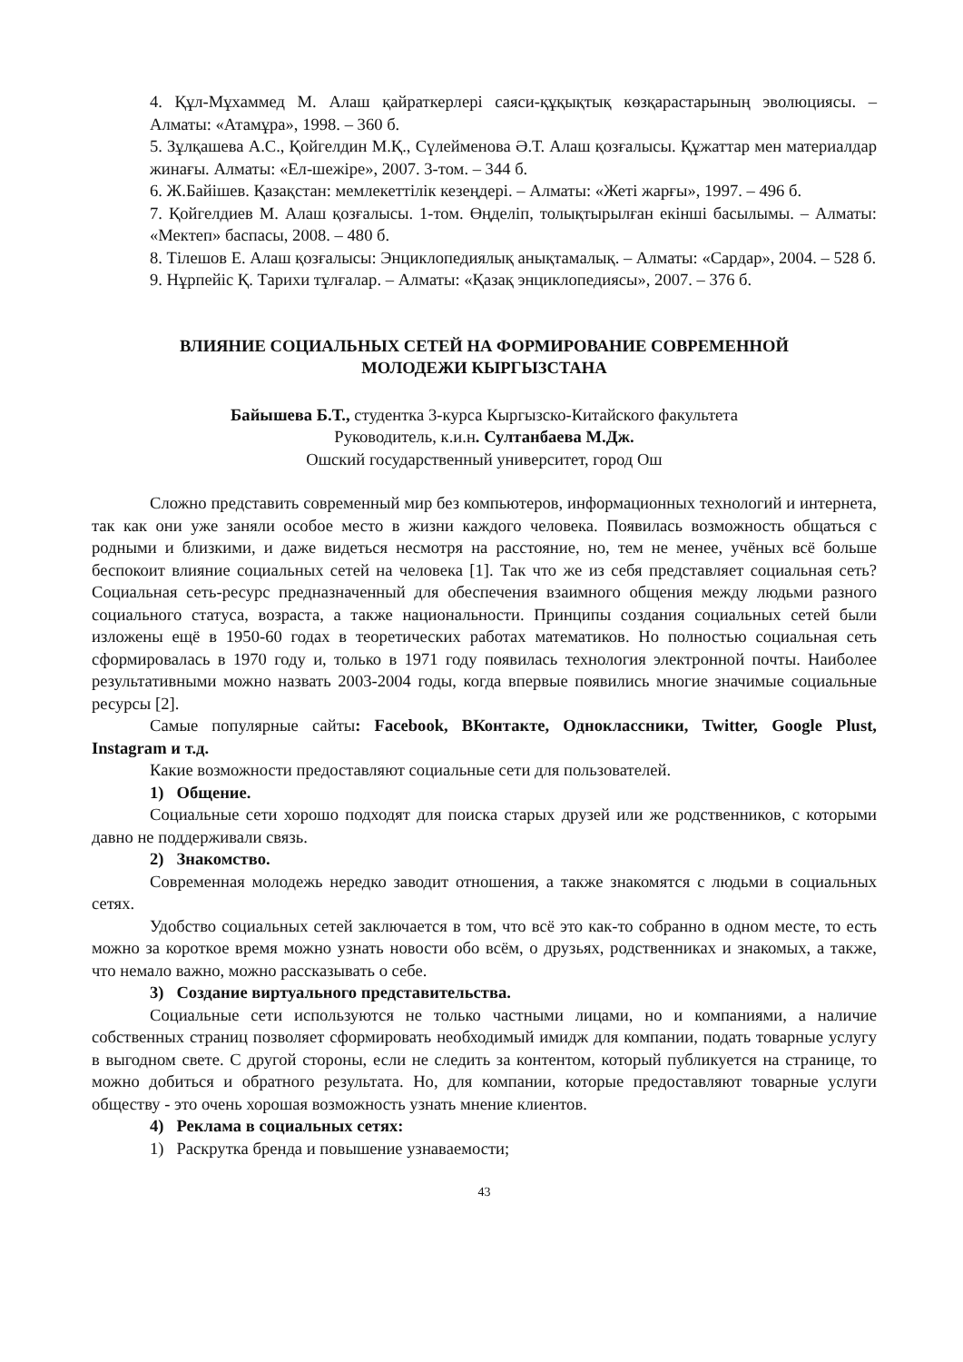4. Құл-Мұхаммед М. Алаш қайраткерлері саяси-құқықтық көзқарастарының эволюциясы. – Алматы: «Атамұра», 1998. – 360 б.
5. Зұлқашева А.С., Қойгелдин М.Қ., Сүлейменова Ә.Т. Алаш қозғалысы. Құжаттар мен материалдар жинағы. Алматы: «Ел-шежіре», 2007. 3-том. – 344 б.
6. Ж.Байішев. Қазақстан: мемлекеттілік кезеңдері. – Алматы: «Жеті жарғы», 1997. – 496 б.
7. Қойгелдиев М. Алаш қозғалысы. 1-том. Өңделіп, толықтырылған екінші басылымы. – Алматы: «Мектеп» баспасы, 2008. – 480 б.
8. Тілешов Е. Алаш қозғалысы: Энциклопедиялық анықтамалық. – Алматы: «Сардар», 2004. – 528 б.
9. Нұрпейіс Қ. Тарихи тұлғалар. – Алматы: «Қазақ энциклопедиясы», 2007. – 376 б.
ВЛИЯНИЕ СОЦИАЛЬНЫХ СЕТЕЙ НА ФОРМИРОВАНИЕ СОВРЕМЕННОЙ
МОЛОДЕЖИ КЫРГЫЗСТАНА
Байышева Б.Т., студентка 3-курса Кыргызско-Китайского факультета
Руководитель, к.и.н. Султанбаева М.Дж.
Ошский государственный университет, город Ош
Сложно представить современный мир без компьютеров, информационных технологий и интернета, так как они уже заняли особое место в жизни каждого человека. Появилась возможность общаться с родными и близкими, и даже видеться несмотря на расстояние, но, тем не менее, учёных всё больше беспокоит влияние социальных сетей на человека [1]. Так что же из себя представляет социальная сеть? Социальная сеть-ресурс предназначенный для обеспечения взаимного общения между людьми разного социального статуса, возраста, а также национальности. Принципы создания социальных сетей были изложены ещё в 1950-60 годах в теоретических работах математиков. Но полностью социальная сеть сформировалась в 1970 году и, только в 1971 году появилась технология электронной почты. Наиболее результативными можно назвать 2003-2004 годы, когда впервые появились многие значимые социальные ресурсы [2].
Самые популярные сайты: Facebook, ВКонтакте, Одноклассники, Twitter, Google Plust, Instagram и т.д.
Какие возможности предоставляют социальные сети для пользователей.
1) Общение.
Социальные сети хорошо подходят для поиска старых друзей или же родственников, с которыми давно не поддерживали связь.
2) Знакомство.
Современная молодежь нередко заводит отношения, а также знакомятся с людьми в социальных сетях.
Удобство социальных сетей заключается в том, что всё это как-то собранно в одном месте, то есть можно за короткое время можно узнать новости обо всём, о друзьях, родственниках и знакомых, а также, что немало важно, можно рассказывать о себе.
3) Создание виртуального представительства.
Социальные сети используются не только частными лицами, но и компаниями, а наличие собственных страниц позволяет сформировать необходимый имидж для компании, подать товарные услугу в выгодном свете. С другой стороны, если не следить за контентом, который публикуется на странице, то можно добиться и обратного результата. Но, для компании, которые предоставляют товарные услуги обществу - это очень хорошая возможность узнать мнение клиентов.
4) Реклама в социальных сетях:
1) Раскрутка бренда и повышение узнаваемости;
43